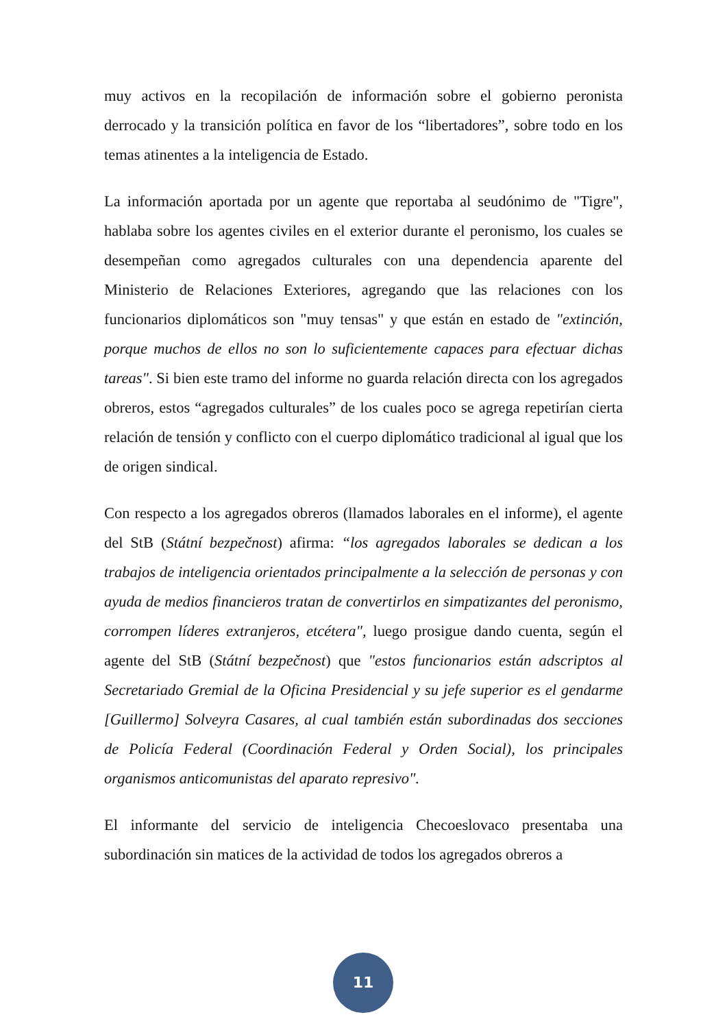muy activos en la recopilación de información sobre el gobierno peronista derrocado y la transición política en favor de los “libertadores”, sobre todo en los temas atinentes a la inteligencia de Estado.
La información aportada por un agente que reportaba al seudónimo de "Tigre", hablaba sobre los agentes civiles en el exterior durante el peronismo, los cuales se desempeñan como agregados culturales con una dependencia aparente del Ministerio de Relaciones Exteriores, agregando que las relaciones con los funcionarios diplomáticos son "muy tensas" y que están en estado de "extinción, porque muchos de ellos no son lo suficientemente capaces para efectuar dichas tareas". Si bien este tramo del informe no guarda relación directa con los agregados obreros, estos “agregados culturales” de los cuales poco se agrega repetirían cierta relación de tensión y conflicto con el cuerpo diplomático tradicional al igual que los de origen sindical.
Con respecto a los agregados obreros (llamados laborales en el informe), el agente del StB (Státní bezpečnost) afirma: “los agregados laborales se dedican a los trabajos de inteligencia orientados principalmente a la selección de personas y con ayuda de medios financieros tratan de convertirlos en simpatizantes del peronismo, corrompen líderes extranjeros, etcétera", luego prosigue dando cuenta, según el agente del StB (Státní bezpečnost) que "estos funcionarios están adscriptos al Secretariado Gremial de la Oficina Presidencial y su jefe superior es el gendarme [Guillermo] Solveyra Casares, al cual también están subordinadas dos secciones de Policía Federal (Coordinación Federal y Orden Social), los principales organismos anticomunistas del aparato represivo".
El informante del servicio de inteligencia Checoeslovaco presentaba una subordinación sin matices de la actividad de todos los agregados obreros a
11